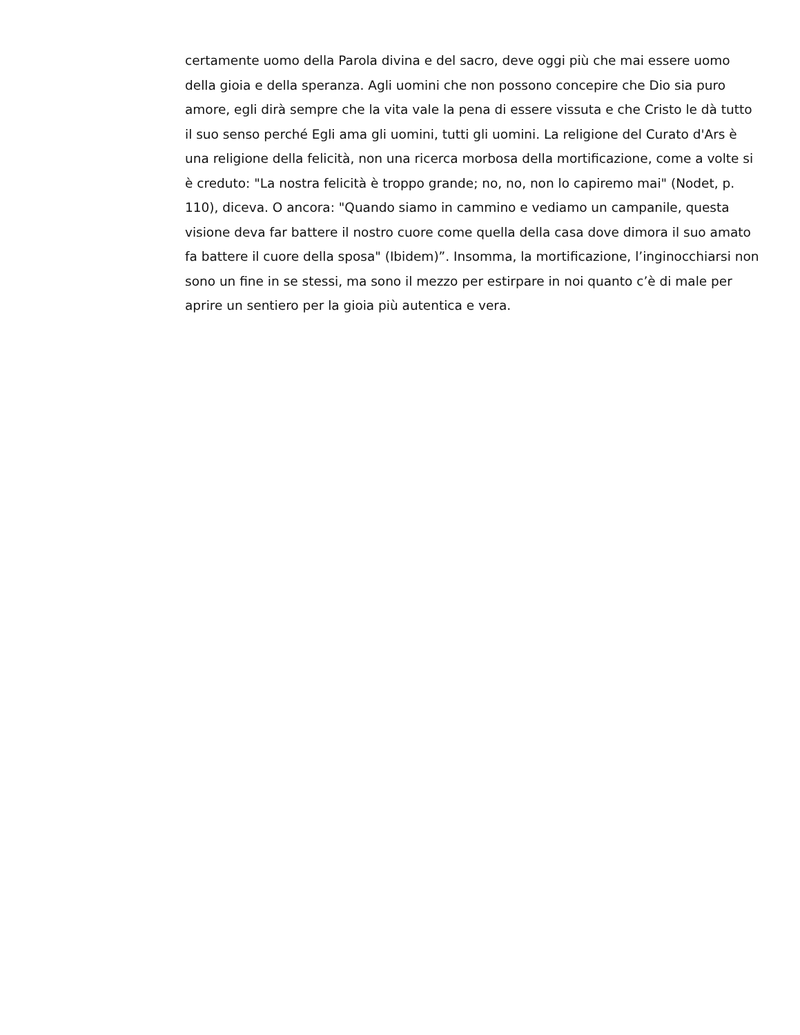certamente uomo della Parola divina e del sacro, deve oggi più che mai essere uomo
della gioia e della speranza. Agli uomini che non possono concepire che Dio sia puro
amore, egli dirà sempre che la vita vale la pena di essere vissuta e che Cristo le dà tutto
il suo senso perché Egli ama gli uomini, tutti gli uomini. La religione del Curato d'Ars è
una religione della felicità, non una ricerca morbosa della mortificazione, come a volte si
è creduto: "La nostra felicità è troppo grande; no, no, non lo capiremo mai" (Nodet, p.
110), diceva. O ancora: "Quando siamo in cammino e vediamo un campanile, questa
visione deva far battere il nostro cuore come quella della casa dove dimora il suo amato
fa battere il cuore della sposa" (Ibidem)”. Insomma, la mortificazione, l’inginocchiarsi non
sono un fine in se stessi, ma sono il mezzo per estirpare in noi quanto c’è di male per
aprire un sentiero per la gioia più autentica e vera.